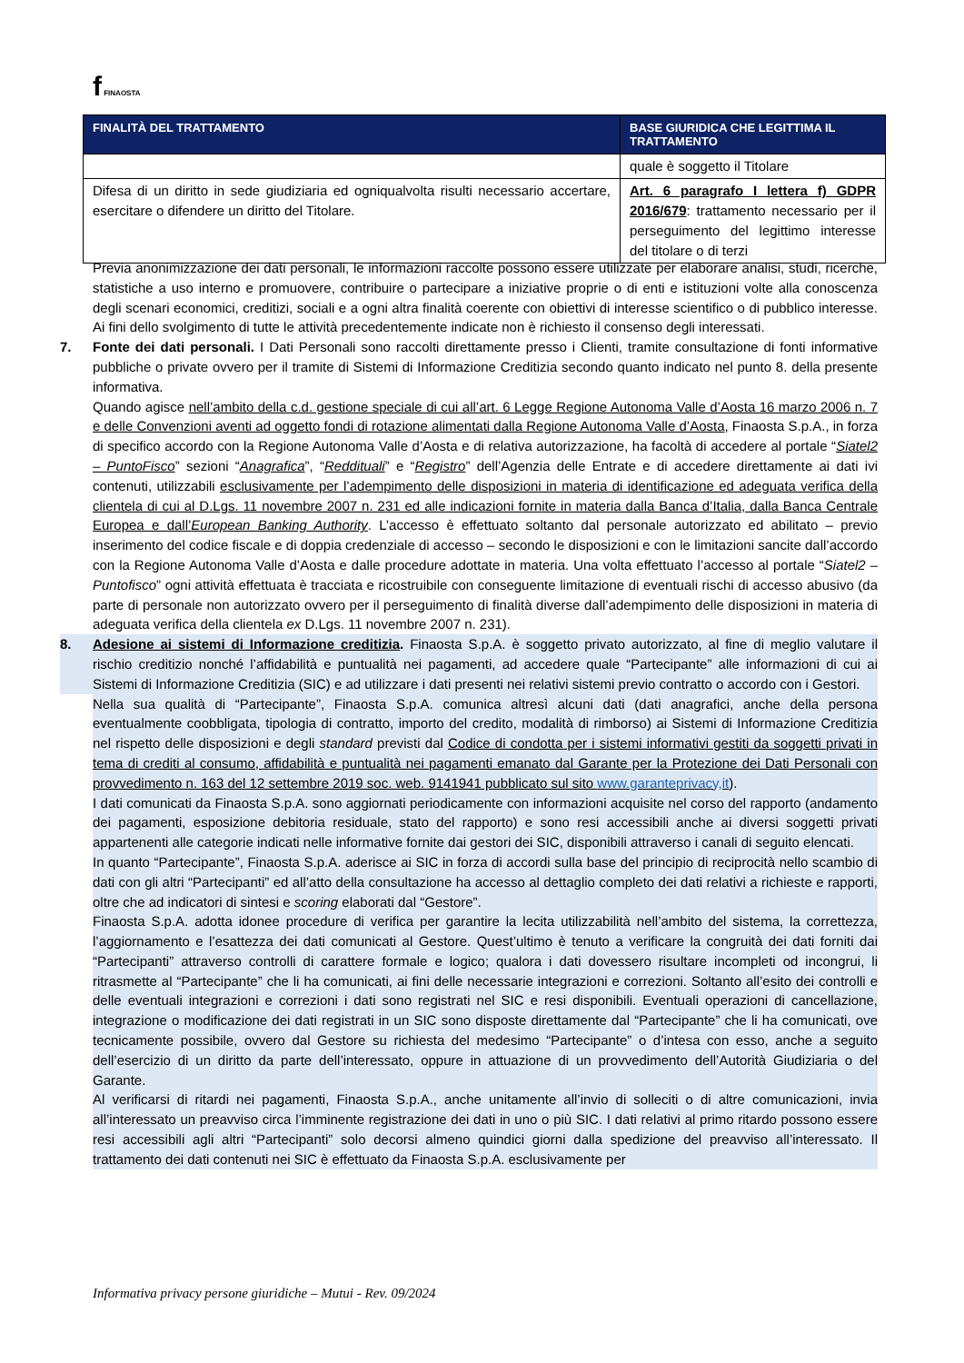f FINAOSTA
| FINALITÀ DEL TRATTAMENTO | BASE GIURIDICA CHE LEGITTIMA IL TRATTAMENTO |
| --- | --- |
| | quale è soggetto il Titolare |
| Difesa di un diritto in sede giudiziaria ed ogniqualvolta risulti necessario accertare, esercitare o difendere un diritto del Titolare. | Art. 6 paragrafo I lettera f) GDPR 2016/679 : trattamento necessario per il perseguimento del legittimo interesse del titolare o di terzi |
Previa anonimizzazione dei dati personali, le informazioni raccolte possono essere utilizzate per elaborare analisi, studi, ricerche, statistiche a uso interno e promuovere, contribuire o partecipare a iniziative proprie o di enti e istituzioni volte alla conoscenza degli scenari economici, creditizi, sociali e a ogni altra finalità coerente con obiettivi di interesse scientifico o di pubblico interesse. Ai fini dello svolgimento di tutte le attività precedentemente indicate non è richiesto il consenso degli interessati.
7. Fonte dei dati personali. I Dati Personali sono raccolti direttamente presso i Clienti, tramite consultazione di fonti informative pubbliche o private ovvero per il tramite di Sistemi di Informazione Creditizia secondo quanto indicato nel punto 8. della presente informativa.
Quando agisce nell’ambito della c.d. gestione speciale di cui all’art. 6 Legge Regione Autonoma Valle d’Aosta 16 marzo 2006 n. 7 e delle Convenzioni aventi ad oggetto fondi di rotazione alimentati dalla Regione Autonoma Valle d’Aosta, Finaosta S.p.A., in forza di specifico accordo con la Regione Autonoma Valle d’Aosta e di relativa autorizzazione, ha facoltà di accedere al portale “Siatel2 – PuntoFisco” sezioni “Anagrafica”, “Reddituali” e “Registro” dell’Agenzia delle Entrate e di accedere direttamente ai dati ivi contenuti, utilizzabili esclusivamente per l’adempimento delle disposizioni in materia di identificazione ed adeguata verifica della clientela di cui al D.Lgs. 11 novembre 2007 n. 231 ed alle indicazioni fornite in materia dalla Banca d’Italia, dalla Banca Centrale Europea e dall’European Banking Authority. L’accesso è effettuato soltanto dal personale autorizzato ed abilitato – previo inserimento del codice fiscale e di doppia credenziale di accesso – secondo le disposizioni e con le limitazioni sancite dall’accordo con la Regione Autonoma Valle d’Aosta e dalle procedure adottate in materia. Una volta effettuato l’accesso al portale “Siatel2 – Puntofisco” ogni attività effettuata è tracciata e ricostruibile con conseguente limitazione di eventuali rischi di accesso abusivo (da parte di personale non autorizzato ovvero per il perseguimento di finalità diverse dall’adempimento delle disposizioni in materia di adeguata verifica della clientela ex D.Lgs. 11 novembre 2007 n. 231).
8. Adesione ai sistemi di Informazione creditizia. Finaosta S.p.A. è soggetto privato autorizzato, al fine di meglio valutare il rischio creditizio nonché l’affidabilità e puntualità nei pagamenti, ad accedere quale “Partecipante” alle informazioni di cui ai Sistemi di Informazione Creditizia (SIC) e ad utilizzare i dati presenti nei relativi sistemi previo contratto o accordo con i Gestori.
Nella sua qualità di “Partecipante”, Finaosta S.p.A. comunica altresì alcuni dati (dati anagrafici, anche della persona eventualmente coobbligata, tipologia di contratto, importo del credito, modalità di rimborso) ai Sistemi di Informazione Creditizia nel rispetto delle disposizioni e degli standard previsti dal Codice di condotta per i sistemi informativi gestiti da soggetti privati in tema di crediti al consumo, affidabilità e puntualità nei pagamenti emanato dal Garante per la Protezione dei Dati Personali con provvedimento n. 163 del 12 settembre 2019 soc. web. 9141941 pubblicato sul sito www.garanteprivacy,it).
I dati comunicati da Finaosta S.p.A. sono aggiornati periodicamente con informazioni acquisite nel corso del rapporto (andamento dei pagamenti, esposizione debitoria residuale, stato del rapporto) e sono resi accessibili anche ai diversi soggetti privati appartenenti alle categorie indicati nelle informative fornite dai gestori dei SIC, disponibili attraverso i canali di seguito elencati.
In quanto “Partecipante”, Finaosta S.p.A. aderisce ai SIC in forza di accordi sulla base del principio di reciprocità nello scambio di dati con gli altri “Partecipanti” ed all’atto della consultazione ha accesso al dettaglio completo dei dati relativi a richieste e rapporti, oltre che ad indicatori di sintesi e scoring elaborati dal “Gestore”.
Finaosta S.p.A. adotta idonee procedure di verifica per garantire la lecita utilizzabilità nell’ambito del sistema, la correttezza, l’aggiornamento e l’esattezza dei dati comunicati al Gestore. Quest’ultimo è tenuto a verificare la congruità dei dati forniti dai “Partecipanti” attraverso controlli di carattere formale e logico; qualora i dati dovessero risultare incompleti od incongrui, li ritrasmette al “Partecipante” che li ha comunicati, ai fini delle necessarie integrazioni e correzioni. Soltanto all’esito dei controlli e delle eventuali integrazioni e correzioni i dati sono registrati nel SIC e resi disponibili. Eventuali operazioni di cancellazione, integrazione o modificazione dei dati registrati in un SIC sono disposte direttamente dal “Partecipante” che li ha comunicati, ove tecnicamente possibile, ovvero dal Gestore su richiesta del medesimo “Partecipante” o d’intesa con esso, anche a seguito dell’esercizio di un diritto da parte dell’interessato, oppure in attuazione di un provvedimento dell’Autorità Giudiziaria o del Garante.
Al verificarsi di ritardi nei pagamenti, Finaosta S.p.A., anche unitamente all’invio di solleciti o di altre comunicazioni, invia all’interessato un preavviso circa l’imminente registrazione dei dati in uno o più SIC. I dati relativi al primo ritardo possono essere resi accessibili agli altri “Partecipanti” solo decorsi almeno quindici giorni dalla spedizione del preavviso all’interessato. Il trattamento dei dati contenuti nei SIC è effettuato da Finaosta S.p.A. esclusivamente per
Informativa privacy persone giuridiche – Mutui - Rev. 09/2024